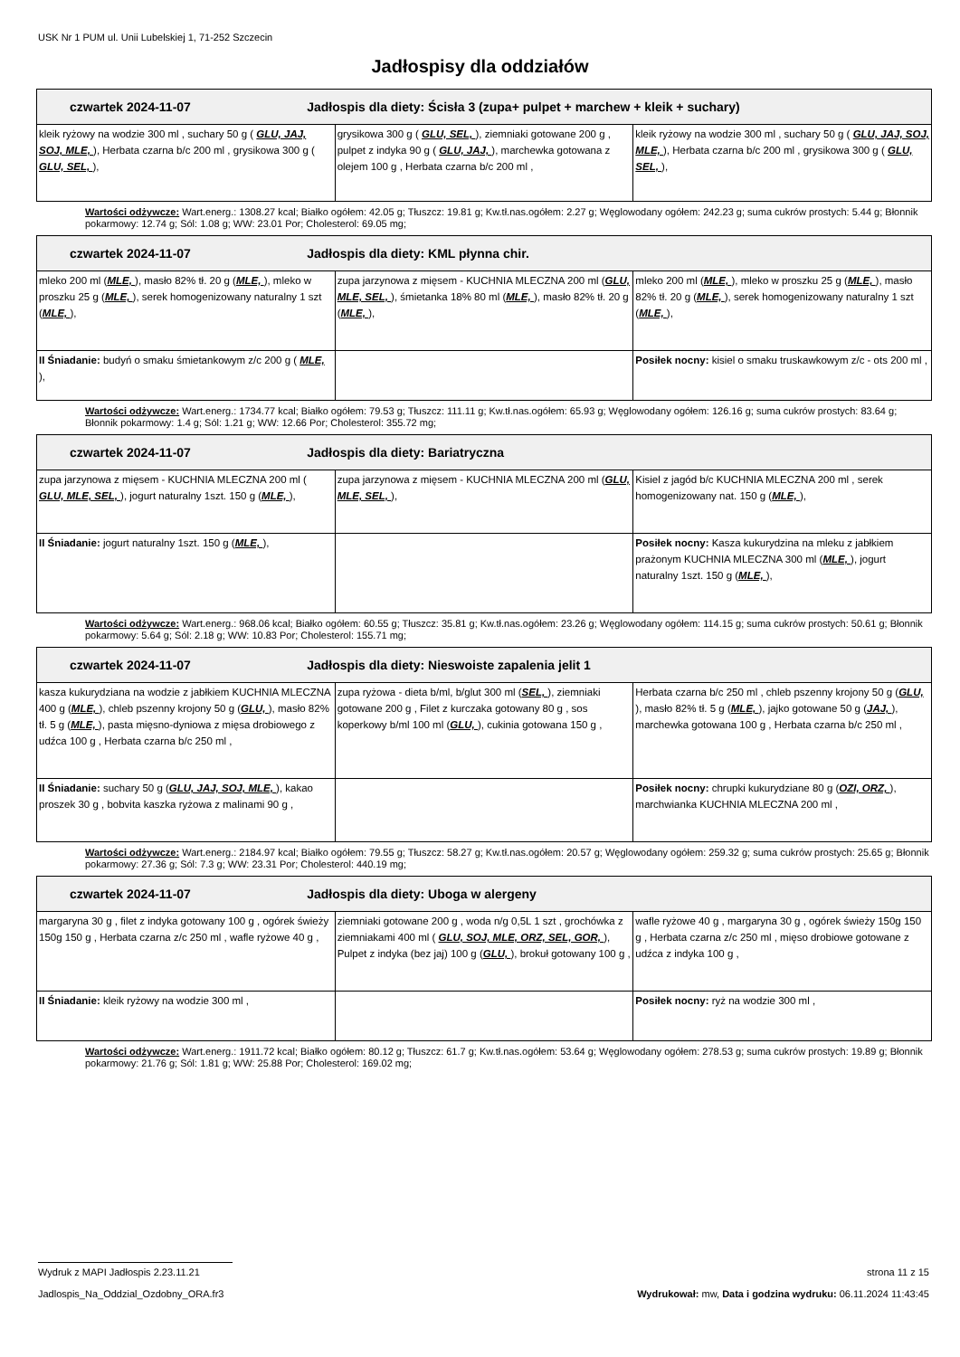USK Nr 1 PUM ul. Unii Lubelskiej 1, 71-252 Szczecin
Jadłospisy dla oddziałów
| czwartek 2024-11-07 Jadłospis dla diety: Ścisła 3 (zupa+ pulpet + marchew + kleik + suchary) | | |
| --- | --- | --- |
| kleik ryżowy na wodzie 300 ml , suchary 50 g ( GLU, JAJ, SOJ, MLE, ), Herbata czarna b/c 200 ml , grysikowa 300 g ( GLU, SEL, ), | grysikowa 300 g ( GLU, SEL, ), ziemniaki gotowane 200 g , pulpet z indyka 90 g ( GLU, JAJ, ), marchewka gotowana z olejem 100 g , Herbata czarna b/c 200 ml , | kleik ryżowy na wodzie 300 ml , suchary 50 g ( GLU, JAJ, SOJ, MLE, ), Herbata czarna b/c 200 ml , grysikowa 300 g ( GLU, SEL, ), |
Wartości odżywcze: Wart.energ.: 1308.27 kcal; Białko ogółem: 42.05 g; Tłuszcz: 19.81 g; Kw.tł.nas.ogółem: 2.27 g; Węglowodany ogółem: 242.23 g; suma cukrów prostych: 5.44 g; Błonnik pokarmowy: 12.74 g; Sól: 1.08 g; WW: 23.01 Por; Cholesterol: 69.05 mg;
| czwartek 2024-11-07 Jadłospis dla diety: KML płynna chir. | | |
| --- | --- | --- |
| mleko 200 ml ( MLE, ), masło 82% tł. 20 g ( MLE, ), mleko w proszku 25 g ( MLE, ), serek homogenizowany naturalny 1 szt ( MLE, ), | zupa jarzynowa z mięsem - KUCHNIA MLECZNA 200 ml ( GLU, MLE, SEL, ), śmietanka 18% 80 ml ( MLE, ), masło 82% tł. 20 g ( MLE, ), | mleko 200 ml ( MLE, ), mleko w proszku 25 g ( MLE, ), masło 82% tł. 20 g ( MLE, ), serek homogenizowany naturalny 1 szt ( MLE, ), |
| II Śniadanie: budyń o smaku śmietankowym z/c 200 g ( MLE, ), | | Posiłek nocny: kisiel o smaku truskawkowym z/c - ots 200 ml , |
Wartości odżywcze: Wart.energ.: 1734.77 kcal; Białko ogółem: 79.53 g; Tłuszcz: 111.11 g; Kw.tł.nas.ogółem: 65.93 g; Węglowodany ogółem: 126.16 g; suma cukrów prostych: 83.64 g; Błonnik pokarmowy: 1.4 g; Sól: 1.21 g; WW: 12.66 Por; Cholesterol: 355.72 mg;
| czwartek 2024-11-07 Jadłospis dla diety: Bariatryczna | | |
| --- | --- | --- |
| zupa jarzynowa z mięsem - KUCHNIA MLECZNA 200 ml ( GLU, MLE, SEL, ), jogurt naturalny 1szt. 150 g ( MLE, ), | zupa jarzynowa z mięsem - KUCHNIA MLECZNA 200 ml ( GLU, MLE, SEL, ), | Kisiel z jagód b/c KUCHNIA MLECZNA 200 ml , serek homogenizowany nat. 150 g ( MLE, ), |
| II Śniadanie: jogurt naturalny 1szt. 150 g ( MLE, ), | | Posiłek nocny: Kasza kukurydzina na mleku z jabłkiem prażonym KUCHNIA MLECZNA 300 ml ( MLE, ), jogurt naturalny 1szt. 150 g ( MLE, ), |
Wartości odżywcze: Wart.energ.: 968.06 kcal; Białko ogółem: 60.55 g; Tłuszcz: 35.81 g; Kw.tł.nas.ogółem: 23.26 g; Węglowodany ogółem: 114.15 g; suma cukrów prostych: 50.61 g; Błonnik pokarmowy: 5.64 g; Sól: 2.18 g; WW: 10.83 Por; Cholesterol: 155.71 mg;
| czwartek 2024-11-07 Jadłospis dla diety: Nieswoiste zapalenia jelit 1 | | |
| --- | --- | --- |
| kasza kukurydziana na wodzie z jabłkiem KUCHNIA MLECZNA 400 g ( MLE, ), chleb pszenny krojony 50 g ( GLU, ), masło 82% tł. 5 g ( MLE, ), pasta mięsno-dyniowa z mięsa drobiowego z udźca 100 g , Herbata czarna b/c 250 ml , | zupa ryżowa - dieta b/ml, b/glut 300 ml ( SEL, ), ziemniaki gotowane 200 g , Filet z kurczaka gotowany 80 g , sos koperkowy b/ml 100 ml ( GLU, ), cukinia gotowana 150 g , | Herbata czarna b/c 250 ml , chleb pszenny krojony 50 g ( GLU, ), masło 82% tł. 5 g ( MLE, ), jajko gotowane 50 g ( JAJ, ), marchewka gotowana 100 g , Herbata czarna b/c 250 ml , |
| II Śniadanie: suchary 50 g ( GLU, JAJ, SOJ, MLE, ), kakao proszek 30 g , bobvita kaszka ryżowa z malinami 90 g , | | Posiłek nocny: chrupki kukurydziane 80 g ( OZI, ORZ, ), marchwianka KUCHNIA MLECZNA 200 ml , |
Wartości odżywcze: Wart.energ.: 2184.97 kcal; Białko ogółem: 79.55 g; Tłuszcz: 58.27 g; Kw.tł.nas.ogółem: 20.57 g; Węglowodany ogółem: 259.32 g; suma cukrów prostych: 25.65 g; Błonnik pokarmowy: 27.36 g; Sól: 7.3 g; WW: 23.31 Por; Cholesterol: 440.19 mg;
| czwartek 2024-11-07 Jadłospis dla diety: Uboga w alergeny | | |
| --- | --- | --- |
| margaryna 30 g , filet z indyka gotowany 100 g , ogórek świeży 150g 150 g , Herbata czarna z/c 250 ml , wafle ryżowe 40 g , | ziemniaki gotowane 200 g , woda n/g 0,5L 1 szt , grochówka z ziemniakami 400 ml ( GLU, SOJ, MLE, ORZ, SEL, GOR, ), Pulpet z indyka (bez jaj) 100 g ( GLU, ), brokuł gotowany 100 g , | wafle ryżowe 40 g , margaryna 30 g , ogórek świeży 150g 150 g , Herbata czarna z/c 250 ml , mięso drobiowe gotowane z udźca z indyka 100 g , |
| II Śniadanie: kleik ryżowy na wodzie 300 ml , | | Posiłek nocny: ryż na wodzie 300 ml , |
Wartości odżywcze: Wart.energ.: 1911.72 kcal; Białko ogółem: 80.12 g; Tłuszcz: 61.7 g; Kw.tł.nas.ogółem: 53.64 g; Węglowodany ogółem: 278.53 g; suma cukrów prostych: 19.89 g; Błonnik pokarmowy: 21.76 g; Sól: 1.81 g; WW: 25.88 Por; Cholesterol: 169.02 mg;
strona 11 z 15 Wydruk z MAPI Jadłospis 2.23.11.21
Wydrukował: mw, Data i godzina wydruku: 06.11.2024 11:43:45 Jadlospis_Na_Oddzial_Ozdobny_ORA.fr3